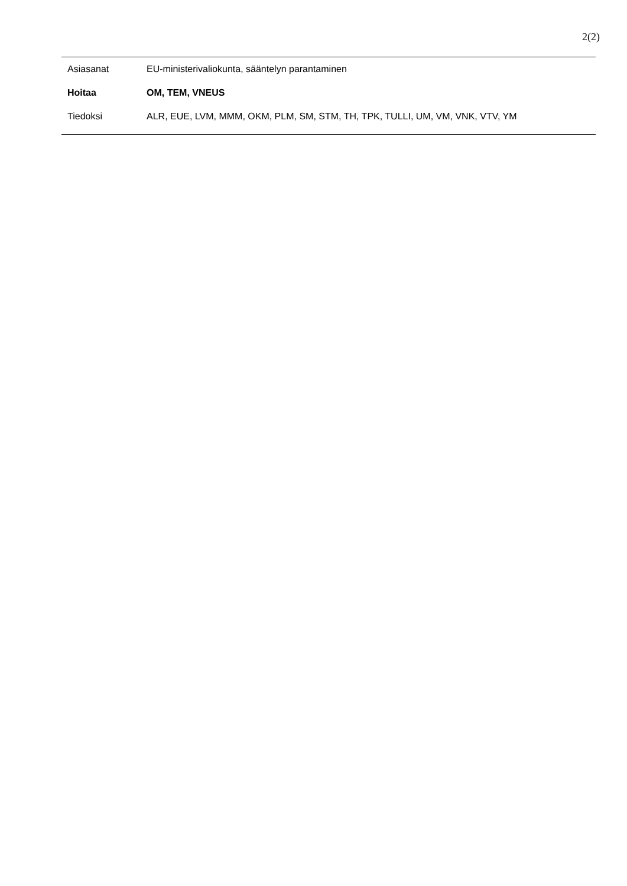2(2)
| Asiasanat | EU-ministerivaliokunta, sääntelyn parantaminen |
| Hoitaa | OM, TEM, VNEUS |
| Tiedoksi | ALR, EUE, LVM, MMM, OKM, PLM, SM, STM, TH, TPK, TULLI, UM, VM, VNK, VTV, YM |